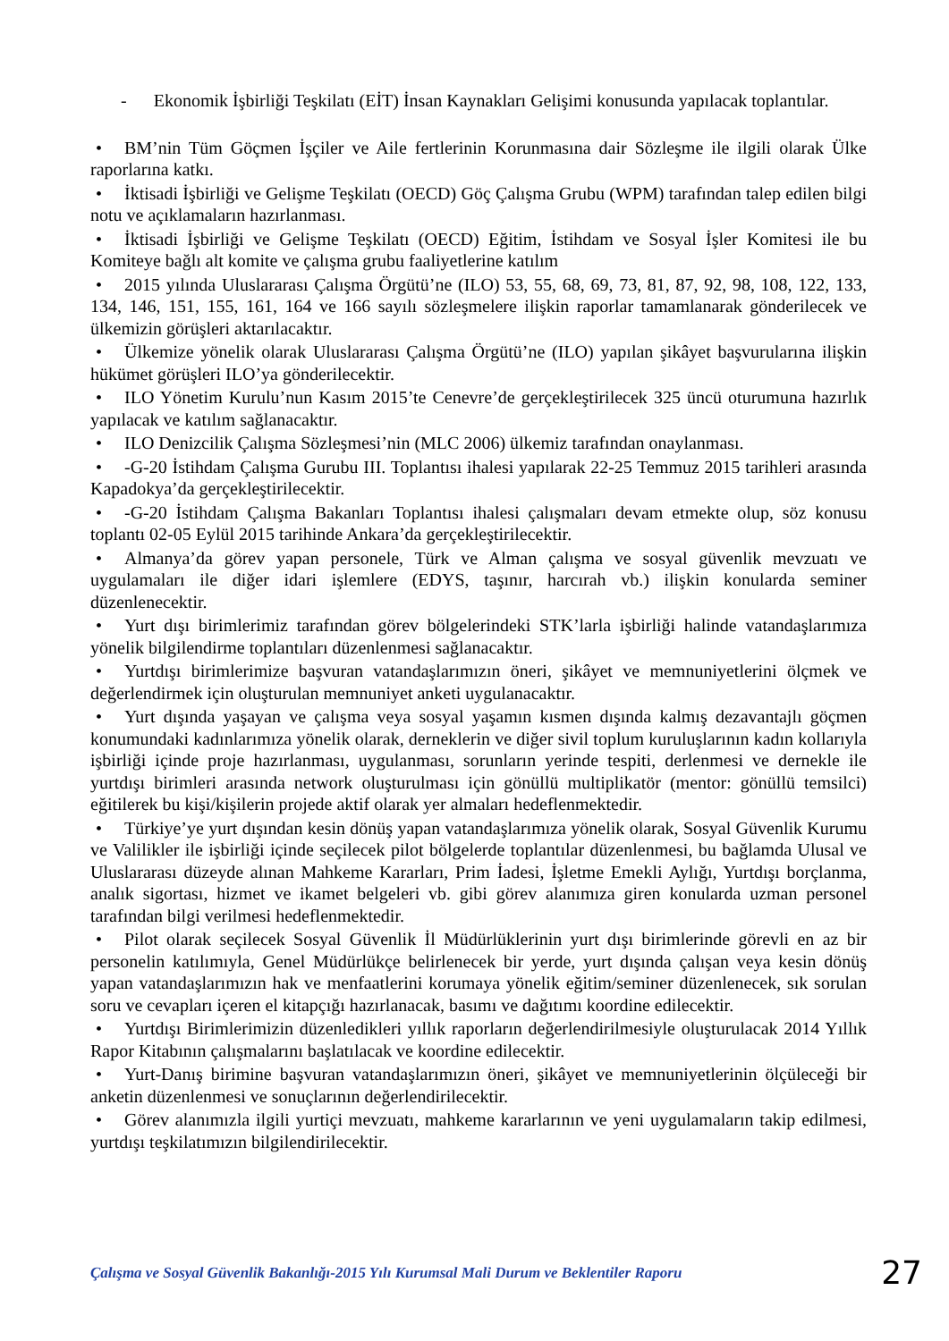- Ekonomik İşbirliği Teşkilatı (EİT) İnsan Kaynakları Gelişimi konusunda yapılacak toplantılar.
• BM’nin Tüm Göçmen İşçiler ve Aile fertlerinin Korunmasına dair Sözleşme ile ilgili olarak Ülke raporlarına katkı.
• İktisadi İşbirliği ve Gelişme Teşkilatı (OECD) Göç Çalışma Grubu (WPM) tarafından talep edilen bilgi notu ve açıklamaların hazırlanması.
• İktisadi İşbirliği ve Gelişme Teşkilatı (OECD) Eğitim, İstihdam ve Sosyal İşler Komitesi ile bu Komiteye bağlı alt komite ve çalışma grubu faaliyetlerine katılım
• 2015 yılında Uluslararası Çalışma Örgütü’ne (ILO) 53, 55, 68, 69, 73, 81, 87, 92, 98, 108, 122, 133, 134, 146, 151, 155, 161, 164 ve 166 sayılı sözleşmelere ilişkin raporlar tamamlanarak gönderilecek ve ülkemizin görüşleri aktarılacaktır.
• Ülkemize yönelik olarak Uluslararası Çalışma Örgütü’ne (ILO) yapılan şikâyet başvurularına ilişkin hükümet görüşleri ILO’ya gönderilecektir.
• ILO Yönetim Kurulu’nun Kasım 2015’te Cenevre’de gerçekleştirilecek 325 üncü oturumuna hazırlık yapılacak ve katılım sağlanacaktır.
• ILO Denizcilik Çalışma Sözleşmesi’nin (MLC 2006) ülkemiz tarafından onaylanması.
• -G-20 İstihdam Çalışma Gurubu III. Toplantısı ihalesi yapılarak 22-25 Temmuz 2015 tarihleri arasında Kapadokya’da gerçekleştirilecektir.
• -G-20 İstihdam Çalışma Bakanları Toplantısı ihalesi çalışmaları devam etmekte olup, söz konusu toplantı 02-05 Eylül 2015 tarihinde Ankara’da gerçekleştirilecektir.
• Almanya’da görev yapan personele, Türk ve Alman çalışma ve sosyal güvenlik mevzuatı ve uygulamaları ile diğer idari işlemlere (EDYS, taşınır, harcırah vb.) ilişkin konularda seminer düzenlenecektir.
• Yurt dışı birimlerimiz tarafından görev bölgelerindeki STK’larla işbirliği halinde vatandaşlarımıza yönelik bilgilendirme toplantıları düzenlenmesi sağlanacaktır.
• Yurtdışı birimlerimize başvuran vatandaşlarımızın öneri, şikâyet ve memnuniyetlerini ölçmek ve değerlendirmek için oluşturulan memnuniyet anketi uygulanacaktır.
• Yurt dışında yaşayan ve çalışma veya sosyal yaşamın kısmen dışında kalmış dezavantajlı göçmen konumundaki kadınlarımıza yönelik olarak, derneklerin ve diğer sivil toplum kuruluşlarının kadın kollarıyla işbirliği içinde proje hazırlanması, uygulanması, sorunların yerinde tespiti, derlenmesi ve dernekle ile yurtdışı birimleri arasında network oluşturulması için gönüllü multiplikatör (mentor: gönüllü temsilci) eğitilerek bu kişi/kişilerin projede aktif olarak yer almaları hedeflenmektedir.
• Türkiye’ye yurt dışından kesin dönüş yapan vatandaşlarımıza yönelik olarak, Sosyal Güvenlik Kurumu ve Valilikler ile işbirliği içinde seçilecek pilot bölgelerde toplantılar düzenlenmesi, bu bağlamda Ulusal ve Uluslararası düzeyde alınan Mahkeme Kararları, Prim İadesi, İşletme Emekli Aylığı, Yurtdışı borçlanma, analık sigortası, hizmet ve ikamet belgeleri vb. gibi görev alanımıza giren konularda uzman personel tarafından bilgi verilmesi hedeflenmektedir.
• Pilot olarak seçilecek Sosyal Güvenlik İl Müdürlüklerinin yurt dışı birimlerinde görevli en az bir personelin katılımıyla, Genel Müdürlükçe belirlenecek bir yerde, yurt dışında çalışan veya kesin dönüş yapan vatandaşlarımızın hak ve menfaatlerini korumaya yönelik eğitim/seminer düzenlenecek, sık sorulan soru ve cevapları içeren el kitapçığı hazırlanacak, basımı ve dağıtımı koordine edilecektir.
• Yurtdışı Birimlerimizin düzenledikleri yıllık raporların değerlendirilmesiyle oluşturulacak 2014 Yıllık Rapor Kitabının çalışmalarını başlatılacak ve koordine edilecektir.
• Yurt-Danış birimine başvuran vatandaşlarımızın öneri, şikâyet ve memnuniyetlerinin ölçüleceği bir anketin düzenlenmesi ve sonuçlarının değerlendirilecektir.
• Görev alanımızla ilgili yurtiçi mevzuatı, mahkeme kararlarının ve yeni uygulamaların takip edilmesi, yurtdışı teşkilatımızın bilgilendirilecektir.
Çalışma ve Sosyal Güvenlik Bakanlığı-2015 Yılı Kurumsal Mali Durum ve Beklentiler Raporu 27